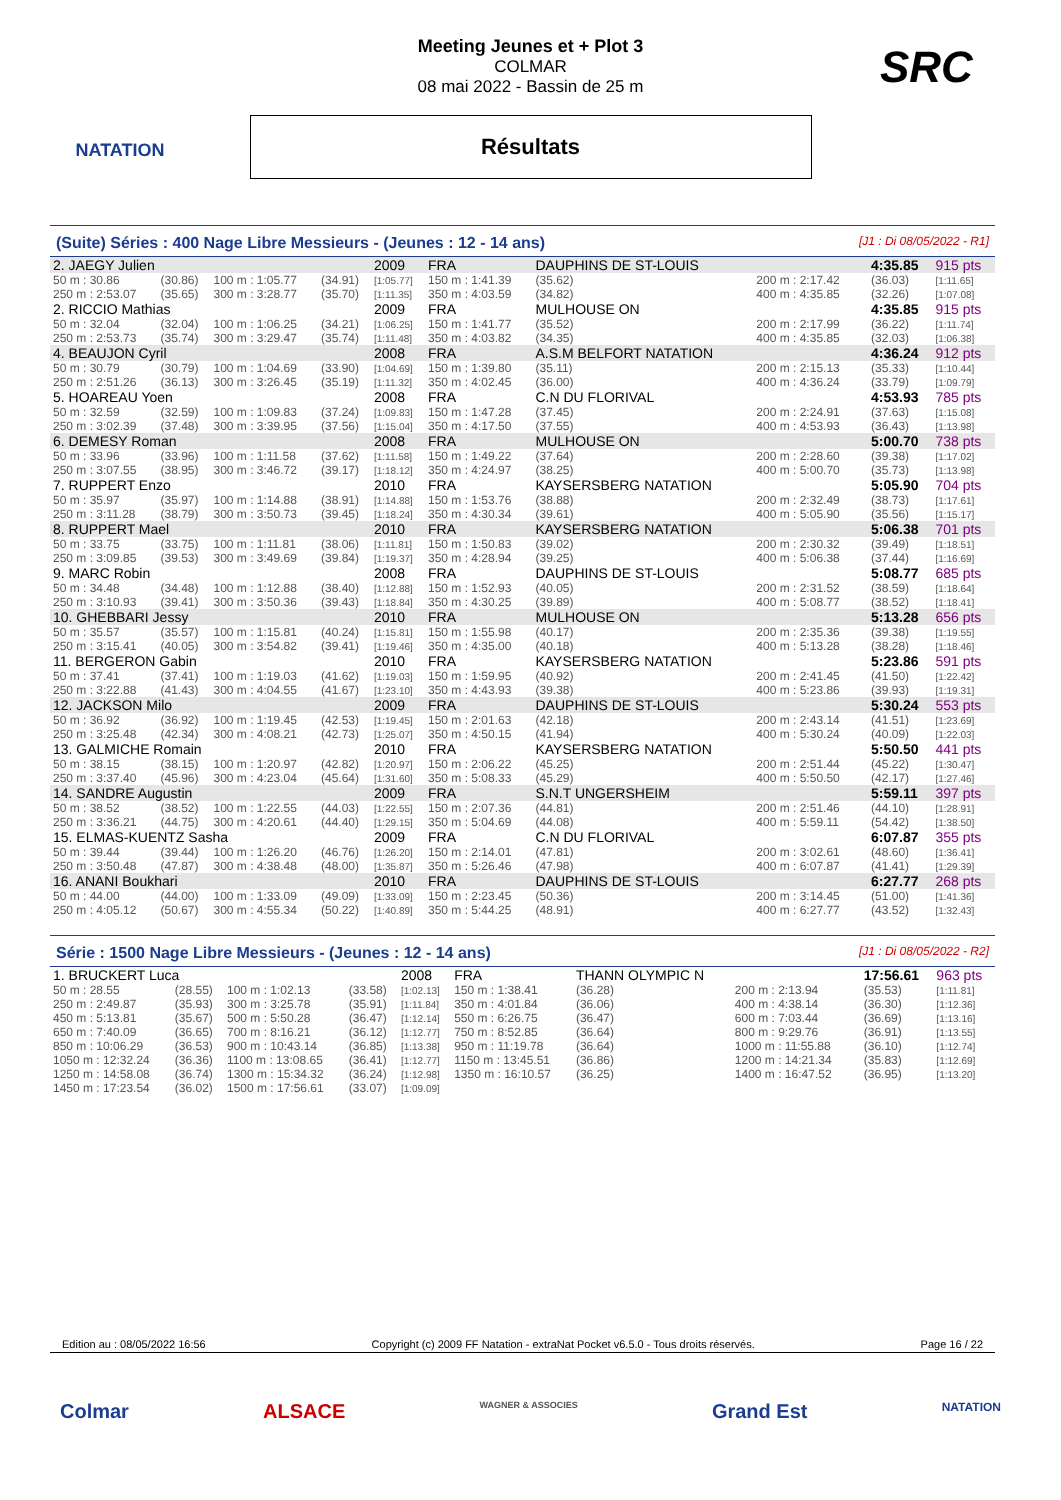NATATION SRC
Meeting Jeunes et + Plot 3
COLMAR
08 mai 2022 - Bassin de 25 m
Résultats
(Suite) Séries : 400 Nage Libre Messieurs - (Jeunes : 12 - 14 ans) [J1 : Di 08/05/2022 - R1]
| 2. JAEGY Julien | | | | 2009 | FRA | DAUPHINS DE ST-LOUIS | | | | | | 4:35.85 | 915 pts |
| 50 m : 30.86 | (30.86) | 100 m : 1:05.77 | (34.91) | [1:05.77] | 150 m : 1:41.39 | (35.62) | | | | 200 m : 2:17.42 | | (36.03) | [1:11.65] |
| 250 m : 2:53.07 | (35.65) | 300 m : 3:28.77 | (35.70) | [1:11.35] | 350 m : 4:03.59 | (34.82) | | | | 400 m : 4:35.85 | | (32.26) | [1:07.08] |
| 2. RICCIO Mathias | | | | 2009 | FRA | MULHOUSE ON | | | | | | 4:35.85 | 915 pts |
| 50 m : 32.04 | (32.04) | 100 m : 1:06.25 | (34.21) | [1:06.25] | 150 m : 1:41.77 | (35.52) | | | | 200 m : 2:17.99 | | (36.22) | [1:11.74] |
| 250 m : 2:53.73 | (35.74) | 300 m : 3:29.47 | (35.74) | [1:11.48] | 350 m : 4:03.82 | (34.35) | | | | 400 m : 4:35.85 | | (32.03) | [1:06.38] |
| 4. BEAUJON Cyril | | | | 2008 | FRA | A.S.M BELFORT NATATION | | | | | | 4:36.24 | 912 pts |
| 50 m : 30.79 | (30.79) | 100 m : 1:04.69 | (33.90) | [1:04.69] | 150 m : 1:39.80 | (35.11) | | | | 200 m : 2:15.13 | | (35.33) | [1:10.44] |
| 250 m : 2:51.26 | (36.13) | 300 m : 3:26.45 | (35.19) | [1:11.32] | 350 m : 4:02.45 | (36.00) | | | | 400 m : 4:36.24 | | (33.79) | [1:09.79] |
| 5. HOAREAU Yoen | | | | 2008 | FRA | C.N DU FLORIVAL | | | | | | 4:53.93 | 785 pts |
| 50 m : 32.59 | (32.59) | 100 m : 1:09.83 | (37.24) | [1:09.83] | 150 m : 1:47.28 | (37.45) | | | | 200 m : 2:24.91 | | (37.63) | [1:15.08] |
| 250 m : 3:02.39 | (37.48) | 300 m : 3:39.95 | (37.56) | [1:15.04] | 350 m : 4:17.50 | (37.55) | | | | 400 m : 4:53.93 | | (36.43) | [1:13.98] |
| 6. DEMESY Roman | | | | 2008 | FRA | MULHOUSE ON | | | | | | 5:00.70 | 738 pts |
| 50 m : 33.96 | (33.96) | 100 m : 1:11.58 | (37.62) | [1:11.58] | 150 m : 1:49.22 | (37.64) | | | | 200 m : 2:28.60 | | (39.38) | [1:17.02] |
| 250 m : 3:07.55 | (38.95) | 300 m : 3:46.72 | (39.17) | [1:18.12] | 350 m : 4:24.97 | (38.25) | | | | 400 m : 5:00.70 | | (35.73) | [1:13.98] |
| 7. RUPPERT Enzo | | | | 2010 | FRA | KAYSERSBERG NATATION | | | | | | 5:05.90 | 704 pts |
| 50 m : 35.97 | (35.97) | 100 m : 1:14.88 | (38.91) | [1:14.88] | 150 m : 1:53.76 | (38.88) | | | | 200 m : 2:32.49 | | (38.73) | [1:17.61] |
| 250 m : 3:11.28 | (38.79) | 300 m : 3:50.73 | (39.45) | [1:18.24] | 350 m : 4:30.34 | (39.61) | | | | 400 m : 5:05.90 | | (35.56) | [1:15.17] |
| 8. RUPPERT Mael | | | | 2010 | FRA | KAYSERSBERG NATATION | | | | | | 5:06.38 | 701 pts |
| 50 m : 33.75 | (33.75) | 100 m : 1:11.81 | (38.06) | [1:11.81] | 150 m : 1:50.83 | (39.02) | | | | 200 m : 2:30.32 | | (39.49) | [1:18.51] |
| 250 m : 3:09.85 | (39.53) | 300 m : 3:49.69 | (39.84) | [1:19.37] | 350 m : 4:28.94 | (39.25) | | | | 400 m : 5:06.38 | | (37.44) | [1:16.69] |
| 9. MARC Robin | | | | 2008 | FRA | DAUPHINS DE ST-LOUIS | | | | | | 5:08.77 | 685 pts |
| 50 m : 34.48 | (34.48) | 100 m : 1:12.88 | (38.40) | [1:12.88] | 150 m : 1:52.93 | (40.05) | | | | 200 m : 2:31.52 | | (38.59) | [1:18.64] |
| 250 m : 3:10.93 | (39.41) | 300 m : 3:50.36 | (39.43) | [1:18.84] | 350 m : 4:30.25 | (39.89) | | | | 400 m : 5:08.77 | | (38.52) | [1:18.41] |
| 10. GHEBBARI Jessy | | | | 2010 | FRA | MULHOUSE ON | | | | | | 5:13.28 | 656 pts |
| 50 m : 35.57 | (35.57) | 100 m : 1:15.81 | (40.24) | [1:15.81] | 150 m : 1:55.98 | (40.17) | | | | 200 m : 2:35.36 | | (39.38) | [1:19.55] |
| 250 m : 3:15.41 | (40.05) | 300 m : 3:54.82 | (39.41) | [1:19.46] | 350 m : 4:35.00 | (40.18) | | | | 400 m : 5:13.28 | | (38.28) | [1:18.46] |
| 11. BERGERON Gabin | | | | 2010 | FRA | KAYSERSBERG NATATION | | | | | | 5:23.86 | 591 pts |
| 50 m : 37.41 | (37.41) | 100 m : 1:19.03 | (41.62) | [1:19.03] | 150 m : 1:59.95 | (40.92) | | | | 200 m : 2:41.45 | | (41.50) | [1:22.42] |
| 250 m : 3:22.88 | (41.43) | 300 m : 4:04.55 | (41.67) | [1:23.10] | 350 m : 4:43.93 | (39.38) | | | | 400 m : 5:23.86 | | (39.93) | [1:19.31] |
| 12. JACKSON Milo | | | | 2009 | FRA | DAUPHINS DE ST-LOUIS | | | | | | 5:30.24 | 553 pts |
| 50 m : 36.92 | (36.92) | 100 m : 1:19.45 | (42.53) | [1:19.45] | 150 m : 2:01.63 | (42.18) | | | | 200 m : 2:43.14 | | (41.51) | [1:23.69] |
| 250 m : 3:25.48 | (42.34) | 300 m : 4:08.21 | (42.73) | [1:25.07] | 350 m : 4:50.15 | (41.94) | | | | 400 m : 5:30.24 | | (40.09) | [1:22.03] |
| 13. GALMICHE Romain | | | | 2010 | FRA | KAYSERSBERG NATATION | | | | | | 5:50.50 | 441 pts |
| 50 m : 38.15 | (38.15) | 100 m : 1:20.97 | (42.82) | [1:20.97] | 150 m : 2:06.22 | (45.25) | | | | 200 m : 2:51.44 | | (45.22) | [1:30.47] |
| 250 m : 3:37.40 | (45.96) | 300 m : 4:23.04 | (45.64) | [1:31.60] | 350 m : 5:08.33 | (45.29) | | | | 400 m : 5:50.50 | | (42.17) | [1:27.46] |
| 14. SANDRE Augustin | | | | 2009 | FRA | S.N.T UNGERSHEIM | | | | | | 5:59.11 | 397 pts |
| 50 m : 38.52 | (38.52) | 100 m : 1:22.55 | (44.03) | [1:22.55] | 150 m : 2:07.36 | (44.81) | | | | 200 m : 2:51.46 | | (44.10) | [1:28.91] |
| 250 m : 3:36.21 | (44.75) | 300 m : 4:20.61 | (44.40) | [1:29.15] | 350 m : 5:04.69 | (44.08) | | | | 400 m : 5:59.11 | | (54.42) | [1:38.50] |
| 15. ELMAS-KUENTZ Sasha | | | | 2009 | FRA | C.N DU FLORIVAL | | | | | | 6:07.87 | 355 pts |
| 50 m : 39.44 | (39.44) | 100 m : 1:26.20 | (46.76) | [1:26.20] | 150 m : 2:14.01 | (47.81) | | | | 200 m : 3:02.61 | | (48.60) | [1:36.41] |
| 250 m : 3:50.48 | (47.87) | 300 m : 4:38.48 | (48.00) | [1:35.87] | 350 m : 5:26.46 | (47.98) | | | | 400 m : 6:07.87 | | (41.41) | [1:29.39] |
| 16. ANANI Boukhari | | | | 2010 | FRA | DAUPHINS DE ST-LOUIS | | | | | | 6:27.77 | 268 pts |
| 50 m : 44.00 | (44.00) | 100 m : 1:33.09 | (49.09) | [1:33.09] | 150 m : 2:23.45 | (50.36) | | | | 200 m : 3:14.45 | | (51.00) | [1:41.36] |
| 250 m : 4:05.12 | (50.67) | 300 m : 4:55.34 | (50.22) | [1:40.89] | 350 m : 5:44.25 | (48.91) | | | | 400 m : 6:27.77 | | (43.52) | [1:32.43] |
Série : 1500 Nage Libre Messieurs - (Jeunes : 12 - 14 ans) [J1 : Di 08/05/2022 - R2]
| 1. BRUCKERT Luca | | | | 2008 | FRA | THANN OLYMPIC N | | | | | | 17:56.61 | 963 pts |
| 50 m : 28.55 | (28.55) | 100 m : 1:02.13 | (33.58) | [1:02.13] | 150 m : 1:38.41 | (36.28) | | | | 200 m : 2:13.94 | | (35.53) | [1:11.81] |
| 250 m : 2:49.87 | (35.93) | 300 m : 3:25.78 | (35.91) | [1:11.84] | 350 m : 4:01.84 | (36.06) | | | | 400 m : 4:38.14 | | (36.30) | [1:12.36] |
| 450 m : 5:13.81 | (35.67) | 500 m : 5:50.28 | (36.47) | [1:12.14] | 550 m : 6:26.75 | (36.47) | | | | 600 m : 7:03.44 | | (36.69) | [1:13.16] |
| 650 m : 7:40.09 | (36.65) | 700 m : 8:16.21 | (36.12) | [1:12.77] | 750 m : 8:52.85 | (36.64) | | | | 800 m : 9:29.76 | | (36.91) | [1:13.55] |
| 850 m : 10:06.29 | (36.53) | 900 m : 10:43.14 | (36.85) | [1:13.38] | 950 m : 11:19.78 | (36.64) | | | | 1000 m : 11:55.88 | | (36.10) | [1:12.74] |
| 1050 m : 12:32.24 | (36.36) | 1100 m : 13:08.65 | (36.41) | [1:12.77] | 1150 m : 13:45.51 | (36.86) | | | | 1200 m : 14:21.34 | | (35.83) | [1:12.69] |
| 1250 m : 14:58.08 | (36.74) | 1300 m : 15:34.32 | (36.24) | [1:12.98] | 1350 m : 16:10.57 | (36.25) | | | | 1400 m : 16:47.52 | | (36.95) | [1:13.20] |
| 1450 m : 17:23.54 | (36.02) | 1500 m : 17:56.61 | (33.07) | [1:09.09] | | | | | | | | | |
Edition au : 08/05/2022 16:56 Copyright (c) 2009 FF Natation - extraNat Pocket v6.5.0 - Tous droits réservés. Page 16 / 22
Colmar ALSACE WAGNER & ASSOCIES Grand Est NATATION